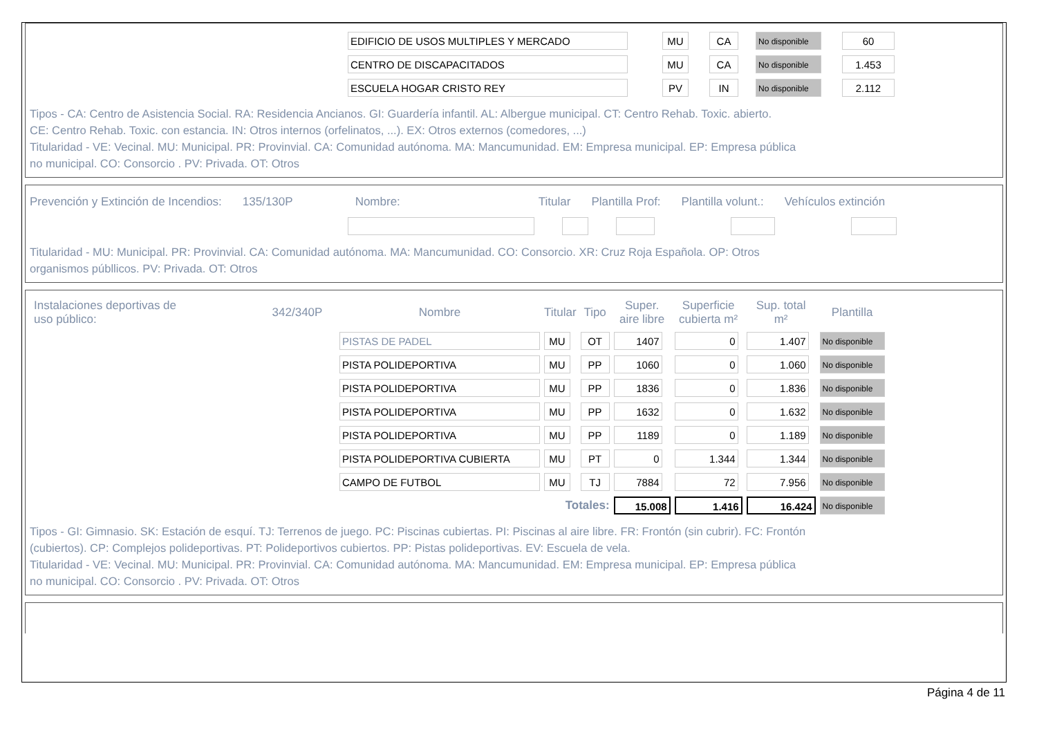| EDIFICIO DE USOS MULTIPLES Y MERCADO | MU | CA | No disponible | 60 |
| CENTRO DE DISCAPACITADOS | MU | CA | No disponible | 1.453 |
| ESCUELA HOGAR CRISTO REY | PV | IN | No disponible | 2.112 |
Tipos - CA: Centro de Asistencia Social. RA: Residencia Ancianos. GI: Guardería infantil. AL: Albergue municipal. CT: Centro Rehab. Toxic. abierto.
CE: Centro Rehab. Toxic. con estancia. IN: Otros internos (orfelinatos, ...). EX: Otros externos (comedores, ...)
Titularidad - VE: Vecinal. MU: Municipal. PR: Provinvial. CA: Comunidad autónoma. MA: Mancumunidad. EM: Empresa municipal. EP: Empresa pública
no municipal. CO: Consorcio . PV: Privada. OT: Otros
Prevención y Extinción de Incendios: 135/130P Nombre: Titular Plantilla Prof: Plantilla volunt.: Vehículos extinción
Titularidad - MU: Municipal. PR: Provinvial. CA: Comunidad autónoma. MA: Mancumunidad. CO: Consorcio. XR: Cruz Roja Española. OP: Otros
organismos públlicos. PV: Privada. OT: Otros
| Instalaciones deportivas de uso público: | 342/340P | Nombre | Titular | Tipo | Super. aire libre | Superficie cubierta m² | Sup. total m² | Plantilla |
| --- | --- | --- | --- | --- | --- | --- | --- | --- |
| | | PISTAS DE PADEL | MU | OT | 1407 | 0 | 1.407 | No disponible |
| | | PISTA POLIDEPORTIVA | MU | PP | 1060 | 0 | 1.060 | No disponible |
| | | PISTA POLIDEPORTIVA | MU | PP | 1836 | 0 | 1.836 | No disponible |
| | | PISTA POLIDEPORTIVA | MU | PP | 1632 | 0 | 1.632 | No disponible |
| | | PISTA POLIDEPORTIVA | MU | PP | 1189 | 0 | 1.189 | No disponible |
| | | PISTA POLIDEPORTIVA CUBIERTA | MU | PT | 0 | 1.344 | 1.344 | No disponible |
| | | CAMPO DE FUTBOL | MU | TJ | 7884 | 72 | 7.956 | No disponible |
| | | | Totales: | | 15.008 | 1.416 | 16.424 | No disponible |
Tipos - GI: Gimnasio. SK: Estación de esquí. TJ: Terrenos de juego. PC: Piscinas cubiertas. PI: Piscinas al aire libre. FR: Frontón (sin cubrir). FC: Frontón
(cubiertos). CP: Complejos polideportivas. PT: Polideportivos cubiertos. PP: Pistas polideportivas. EV: Escuela de vela.
Titularidad - VE: Vecinal. MU: Municipal. PR: Provinvial. CA: Comunidad autónoma. MA: Mancumunidad. EM: Empresa municipal. EP: Empresa pública
no municipal. CO: Consorcio . PV: Privada. OT: Otros
Página 4 de 11